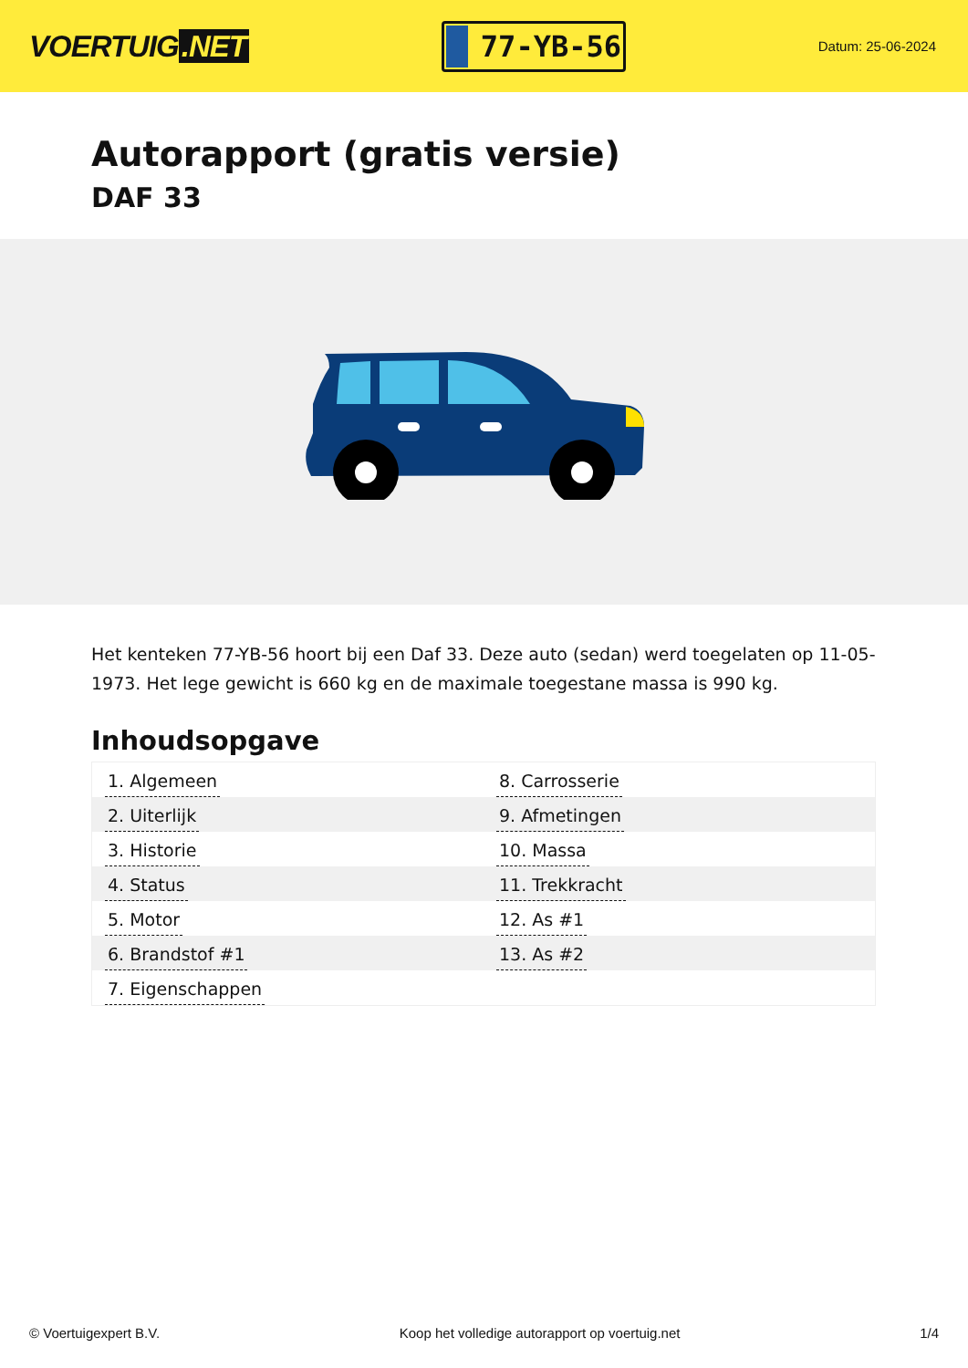VOERTUIG.NET
77-YB-56
Datum: 25-06-2024
Autorapport (gratis versie)
DAF 33
Het kenteken 77-YB-56 hoort bij een Daf 33. Deze auto (sedan) werd toegelaten op 11-05-1973. Het lege gewicht is 660 kg en de maximale toegestane massa is 990 kg.
Inhoudsopgave
| 1. Algemeen | 8. Carrosserie |
| 2. Uiterlijk | 9. Afmetingen |
| 3. Historie | 10. Massa |
| 4. Status | 11. Trekkracht |
| 5. Motor | 12. As #1 |
| 6. Brandstof #1 | 13. As #2 |
| 7. Eigenschappen | |
© Voertuigexpert B.V. Koop het volledige autorapport op voertuig.net 1/4